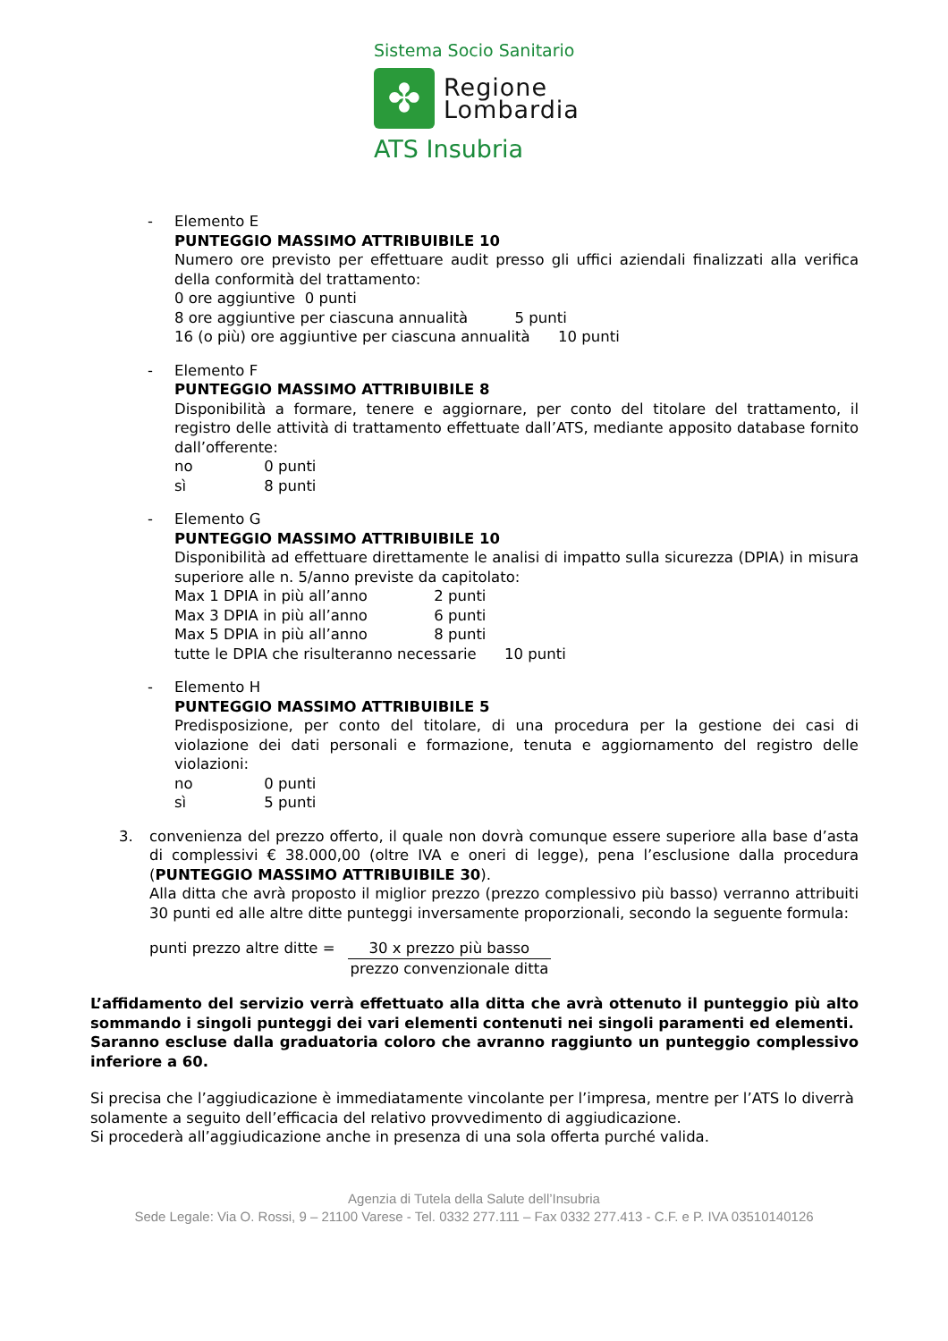Sistema Socio Sanitario
✤
Regione
Lombardia
ATS Insubria
- Elemento E
PUNTEGGIO MASSIMO ATTRIBUIBILE 10
Numero ore previsto per effettuare audit presso gli uffici aziendali finalizzati alla verifica della conformità del trattamento:
0 ore aggiuntive 0 punti
8 ore aggiuntive per ciascuna annualità 5 punti
16 (o più) ore aggiuntive per ciascuna annualità 10 punti
- Elemento F
PUNTEGGIO MASSIMO ATTRIBUIBILE 8
Disponibilità a formare, tenere e aggiornare, per conto del titolare del trattamento, il registro delle attività di trattamento effettuate dall’ATS, mediante apposito database fornito dall’offerente:
no 0 punti
sì 8 punti
- Elemento G
PUNTEGGIO MASSIMO ATTRIBUIBILE 10
Disponibilità ad effettuare direttamente le analisi di impatto sulla sicurezza (DPIA) in misura superiore alle n. 5/anno previste da capitolato:
Max 1 DPIA in più all’anno 2 punti
Max 3 DPIA in più all’anno 6 punti
Max 5 DPIA in più all’anno 8 punti
tutte le DPIA che risulteranno necessarie 10 punti
- Elemento H
PUNTEGGIO MASSIMO ATTRIBUIBILE 5
Predisposizione, per conto del titolare, di una procedura per la gestione dei casi di violazione dei dati personali e formazione, tenuta e aggiornamento del registro delle violazioni:
no 0 punti
sì 5 punti
3. convenienza del prezzo offerto, il quale non dovrà comunque essere superiore alla base d’asta di complessivi € 38.000,00 (oltre IVA e oneri di legge), pena l’esclusione dalla procedura (PUNTEGGIO MASSIMO ATTRIBUIBILE 30).
Alla ditta che avrà proposto il miglior prezzo (prezzo complessivo più basso) verranno attribuiti 30 punti ed alle altre ditte punteggi inversamente proporzionali, secondo la seguente formula:
punti prezzo altre ditte = 30 x prezzo più basso
prezzo convenzionale ditta
L’affidamento del servizio verrà effettuato alla ditta che avrà ottenuto il punteggio più alto sommando i singoli punteggi dei vari elementi contenuti nei singoli paramenti ed elementi.
Saranno escluse dalla graduatoria coloro che avranno raggiunto un punteggio complessivo inferiore a 60.
Si precisa che l’aggiudicazione è immediatamente vincolante per l’impresa, mentre per l’ATS lo diverrà solamente a seguito dell’efficacia del relativo provvedimento di aggiudicazione.
Si procederà all’aggiudicazione anche in presenza di una sola offerta purché valida.
Agenzia di Tutela della Salute dell’Insubria
Sede Legale: Via O. Rossi, 9 – 21100 Varese - Tel. 0332 277.111 – Fax 0332 277.413 - C.F. e P. IVA 03510140126